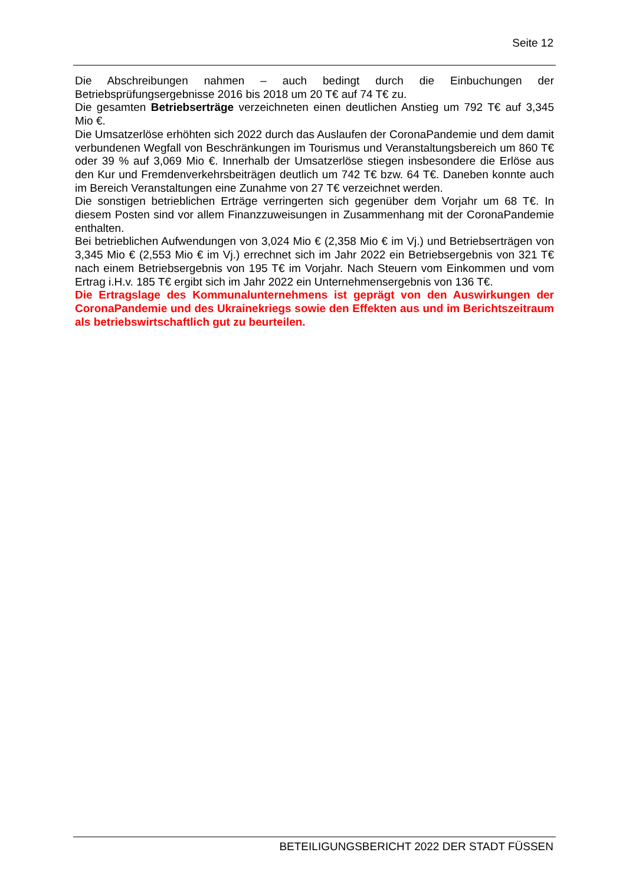Seite 12
Die Abschreibungen nahmen – auch bedingt durch die Einbuchungen der Betriebsprüfungsergebnisse 2016 bis 2018 um 20 T€ auf 74 T€ zu.
Die gesamten Betriebserträge verzeichneten einen deutlichen Anstieg um 792 T€ auf 3,345 Mio €.
Die Umsatzerlöse erhöhten sich 2022 durch das Auslaufen der CoronaPandemie und dem damit verbundenen Wegfall von Beschränkungen im Tourismus und Veranstaltungsbereich um 860 T€ oder 39 % auf 3,069 Mio €. Innerhalb der Umsatzerlöse stiegen insbesondere die Erlöse aus den Kur und Fremdenverkehrsbeiträgen deutlich um 742 T€ bzw. 64 T€. Daneben konnte auch im Bereich Veranstaltungen eine Zunahme von 27 T€ verzeichnet werden.
Die sonstigen betrieblichen Erträge verringerten sich gegenüber dem Vorjahr um 68 T€. In diesem Posten sind vor allem Finanzzuweisungen in Zusammenhang mit der CoronaPandemie enthalten.
Bei betrieblichen Aufwendungen von 3,024 Mio € (2,358 Mio € im Vj.) und Betriebserträgen von 3,345 Mio € (2,553 Mio € im Vj.) errechnet sich im Jahr 2022 ein Betriebsergebnis von 321 T€ nach einem Betriebsergebnis von 195 T€ im Vorjahr. Nach Steuern vom Einkommen und vom Ertrag i.H.v. 185 T€ ergibt sich im Jahr 2022 ein Unternehmensergebnis von 136 T€.
Die Ertragslage des Kommunalunternehmens ist geprägt von den Auswirkungen der CoronaPandemie und des Ukrainekriegs sowie den Effekten aus und im Berichtszeitraum als betriebswirtschaftlich gut zu beurteilen.
BETEILIGUNGSBERICHT 2022 DER STADT FÜSSEN